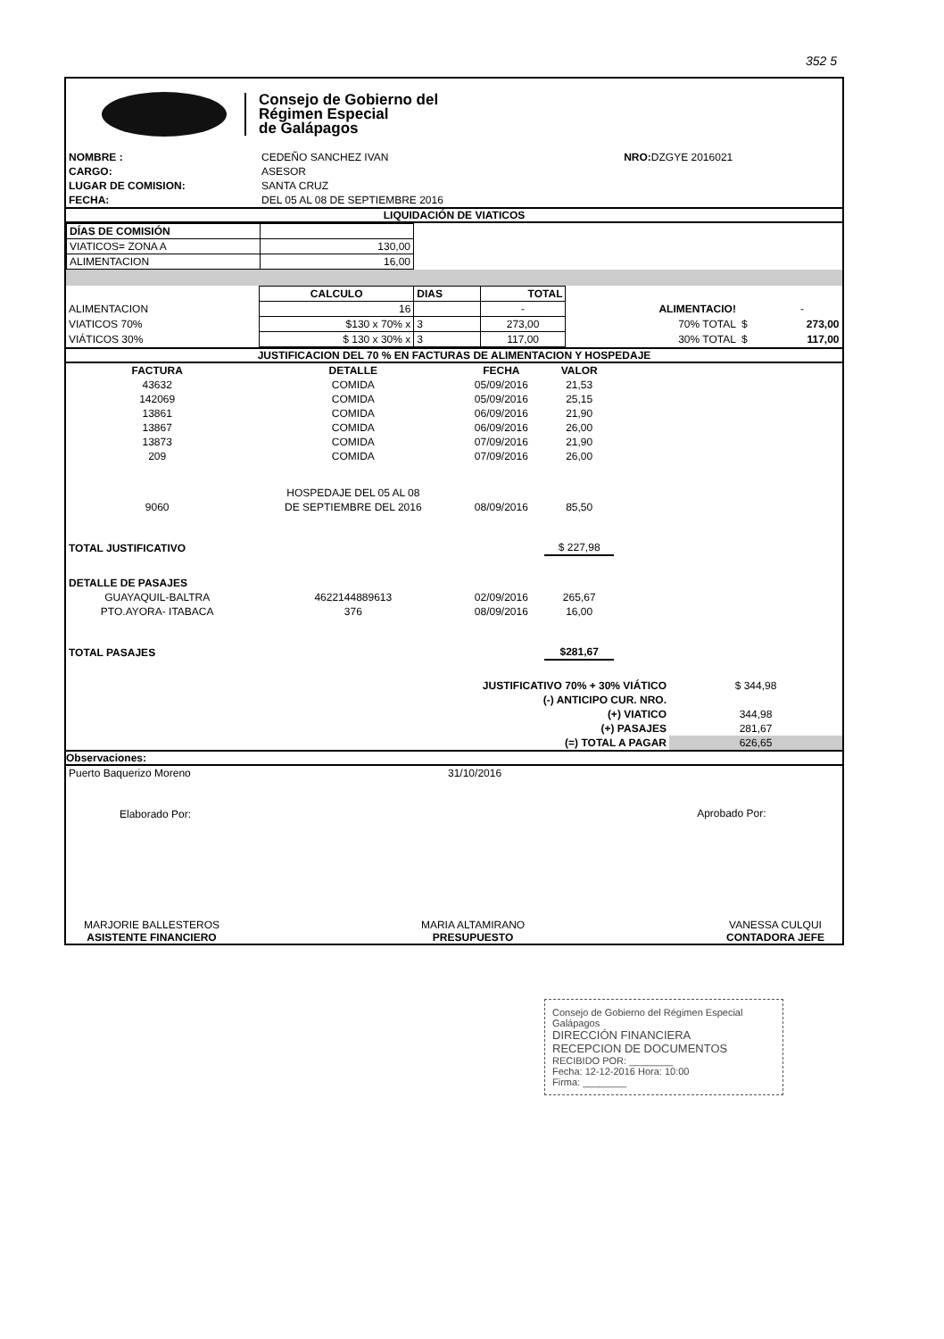352 5
Consejo de Gobierno del
Régimen Especial
de Galápagos
| NOMBRE : | CEDEÑO SANCHEZ IVAN | NRO: DZGYE 2016021 |
| CARGO: | ASESOR | |
| LUGAR DE COMISION: | SANTA CRUZ | |
| FECHA: | DEL 05 AL 08 DE SEPTIEMBRE 2016 | |
LIQUIDACIÓN DE VIATICOS
| DÍAS DE COMISIÓN | |
| VIATICOS= ZONA A | 130,00 |
| ALIMENTACION | 16,00 |
| | CALCULO | DIAS | TOTAL | | | |
| --- | --- | --- | --- | --- | --- | --- |
| ALIMENTACION | 16 | | - | ALIMENTACIO! | | - |
| VIATICOS 70% | $130 x 70% x | 3 | 273,00 | 70% TOTAL | $ | 273,00 |
| VIÁTICOS 30% | $ 130 x 30% x | 3 | 117,00 | 30% TOTAL | $ | 117,00 |
JUSTIFICACION DEL 70 % EN FACTURAS DE ALIMENTACION Y HOSPEDAJE
| FACTURA | DETALLE | FECHA | VALOR | |
| --- | --- | --- | --- | --- |
| 43632 | COMIDA | 05/09/2016 | 21,53 | |
| 142069 | COMIDA | 05/09/2016 | 25,15 | |
| 13861 | COMIDA | 06/09/2016 | 21,90 | |
| 13867 | COMIDA | 06/09/2016 | 26,00 | |
| 13873 | COMIDA | 07/09/2016 | 21,90 | |
| 209 | COMIDA | 07/09/2016 | 26,00 | |
| | HOSPEDAJE DEL 05 AL 08 | | | |
| 9060 | DE SEPTIEMBRE DEL 2016 | 08/09/2016 | 85,50 | |
| TOTAL JUSTIFICATIVO | | | $ 227,98 | |
| DETALLE DE PASAJES | | | | |
| GUAYAQUIL-BALTRA | 4622144889613 | 02/09/2016 | 265,67 | |
| PTO.AYORA- ITABACA | 376 | 08/09/2016 | 16,00 | |
| TOTAL PASAJES | | | $281,67 | |
| JUSTIFICATIVO 70% + 30% VIÁTICO | $ 344,98 |
| (-) ANTICIPO CUR. NRO. | |
| (+) VIATICO | 344,98 |
| (+) PASAJES | 281,67 |
| (=) TOTAL A PAGAR | 626,65 |
Observaciones:
| Puerto Baquerizo Moreno | 31/10/2016 | |
| Elaborado Por: | | Aprobado Por: |
MARJORIE BALLESTEROS
ASISTENTE FINANCIERO
MARIA ALTAMIRANO
PRESUPUESTO
VANESSA CULQUI
CONTADORA JEFE
Consejo de Gobierno del Régimen Especial Galápagos
DIRECCIÓN FINANCIERA
RECEPCION DE DOCUMENTOS
RECIBIDO POR: ________
Fecha: 12-12-2016 Hora: 10:00
Firma: ________